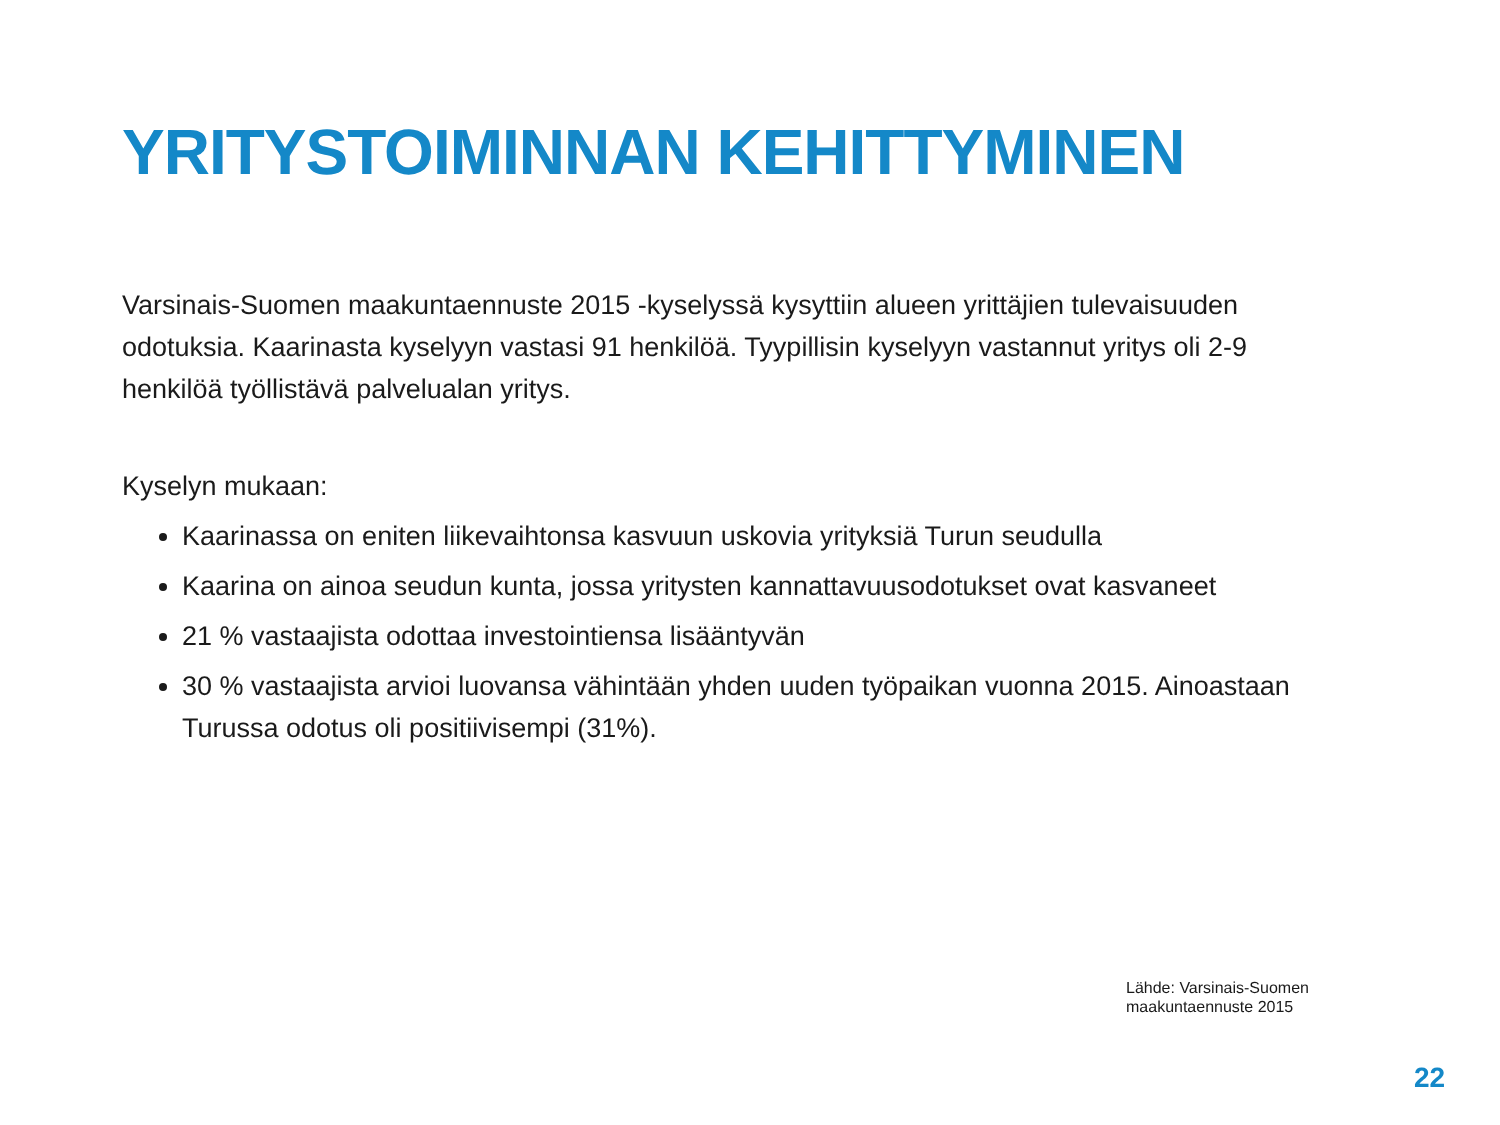YRITYSTOIMINNAN KEHITTYMINEN
Varsinais-Suomen maakuntaennuste 2015 -kyselyssä kysyttiin alueen yrittäjien tulevaisuuden odotuksia. Kaarinasta kyselyyn vastasi 91 henkilöä. Tyypillisin kyselyyn vastannut yritys oli 2-9 henkilöä työllistävä palvelualan yritys.
Kyselyn mukaan:
Kaarinassa on eniten liikevaihtonsa kasvuun uskovia yrityksiä Turun seudulla
Kaarina on ainoa seudun kunta, jossa yritysten kannattavuusodotukset ovat kasvaneet
21 % vastaajista odottaa investointiensa lisääntyvän
30 % vastaajista arvioi luovansa vähintään yhden uuden työpaikan vuonna 2015. Ainoastaan Turussa odotus oli positiivisempi (31%).
Lähde: Varsinais-Suomen
maakuntaennuste 2015
22